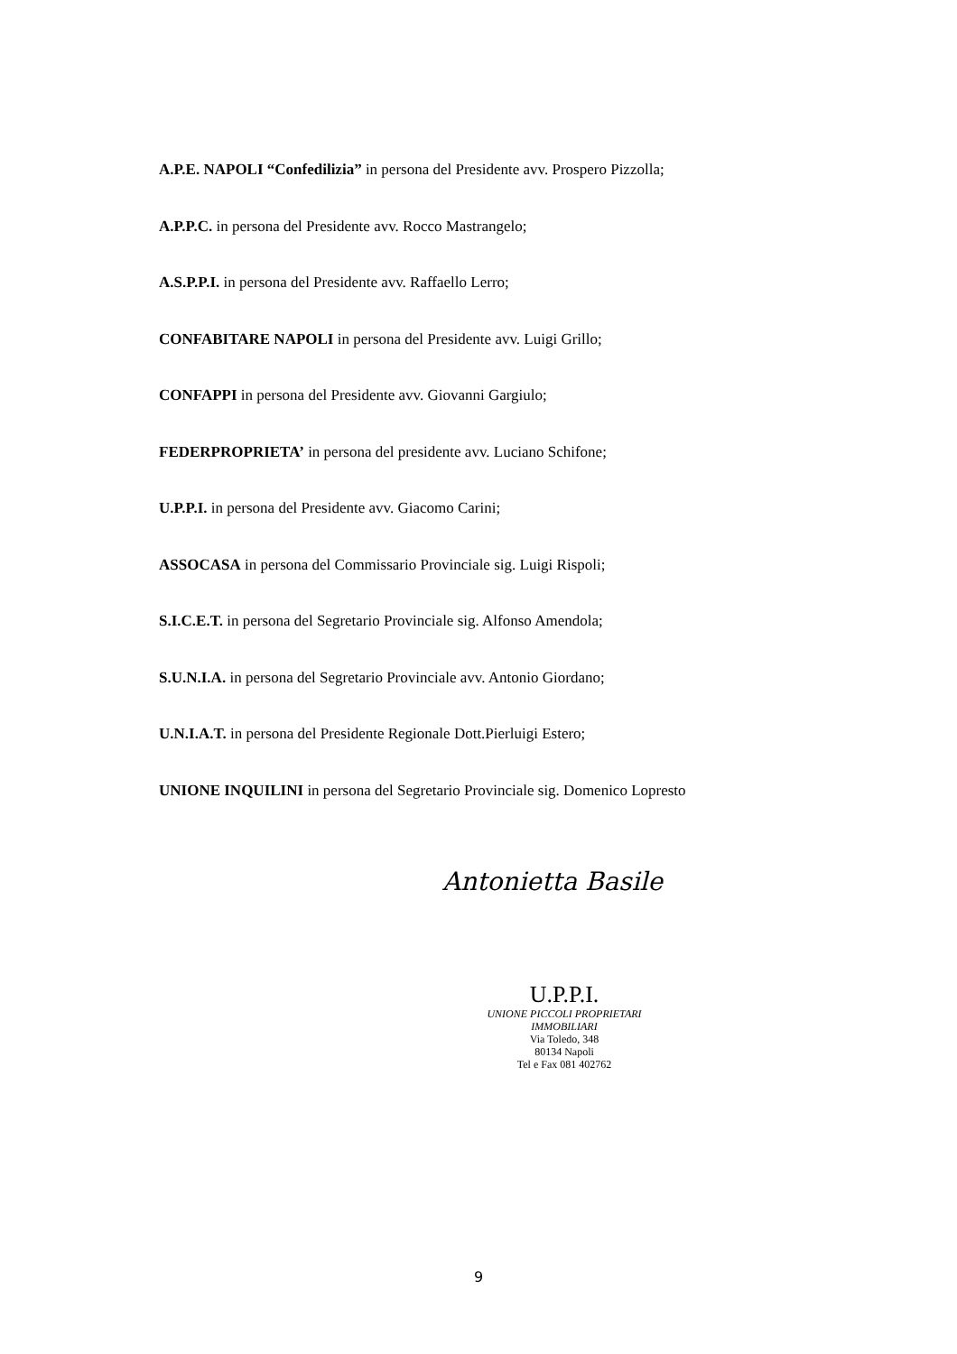A.P.E. NAPOLI “Confedilizia” in persona del Presidente avv. Prospero Pizzolla;
A.P.P.C. in persona del Presidente avv. Rocco Mastrangelo;
A.S.P.P.I. in persona del Presidente avv. Raffaello Lerro;
CONFABITARE NAPOLI in persona del Presidente avv. Luigi Grillo;
CONFAPPI in persona del Presidente avv. Giovanni Gargiulo;
FEDERPROPRIETA’ in persona del presidente avv. Luciano Schifone;
U.P.P.I. in persona del Presidente avv. Giacomo Carini;
ASSOCASA in persona del Commissario Provinciale sig. Luigi Rispoli;
S.I.C.E.T. in persona del Segretario Provinciale sig. Alfonso Amendola;
S.U.N.I.A. in persona del Segretario Provinciale avv. Antonio Giordano;
U.N.I.A.T. in persona del Presidente Regionale Dott.Pierluigi Estero;
UNIONE INQUILINI in persona del Segretario Provinciale sig. Domenico Lopresto
Antonietta Basile
U.P.P.I.
UNIONE PICCOLI PROPRIETARI IMMOBILIARI
Via Toledo, 348
80134 Napoli
Tel e Fax 081 402762
9